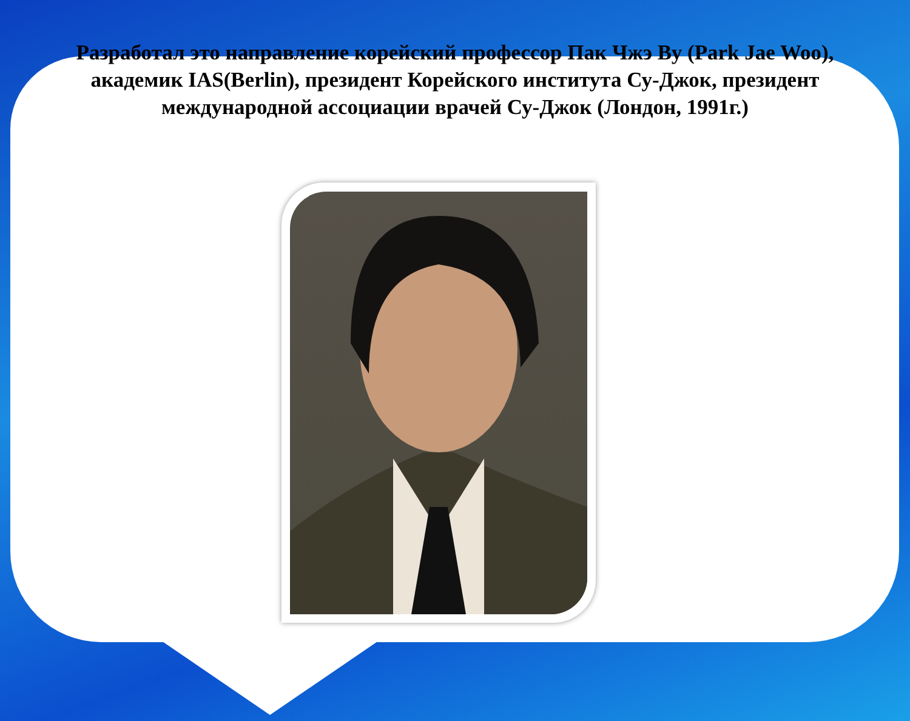Разработал это направление корейский профессор Пак Чжэ Ву (Park Jae Woo), академик IAS(Berlin), президент Корейского института Су-Джок, президент международной ассоциации врачей Су-Джок (Лондон, 1991г.)